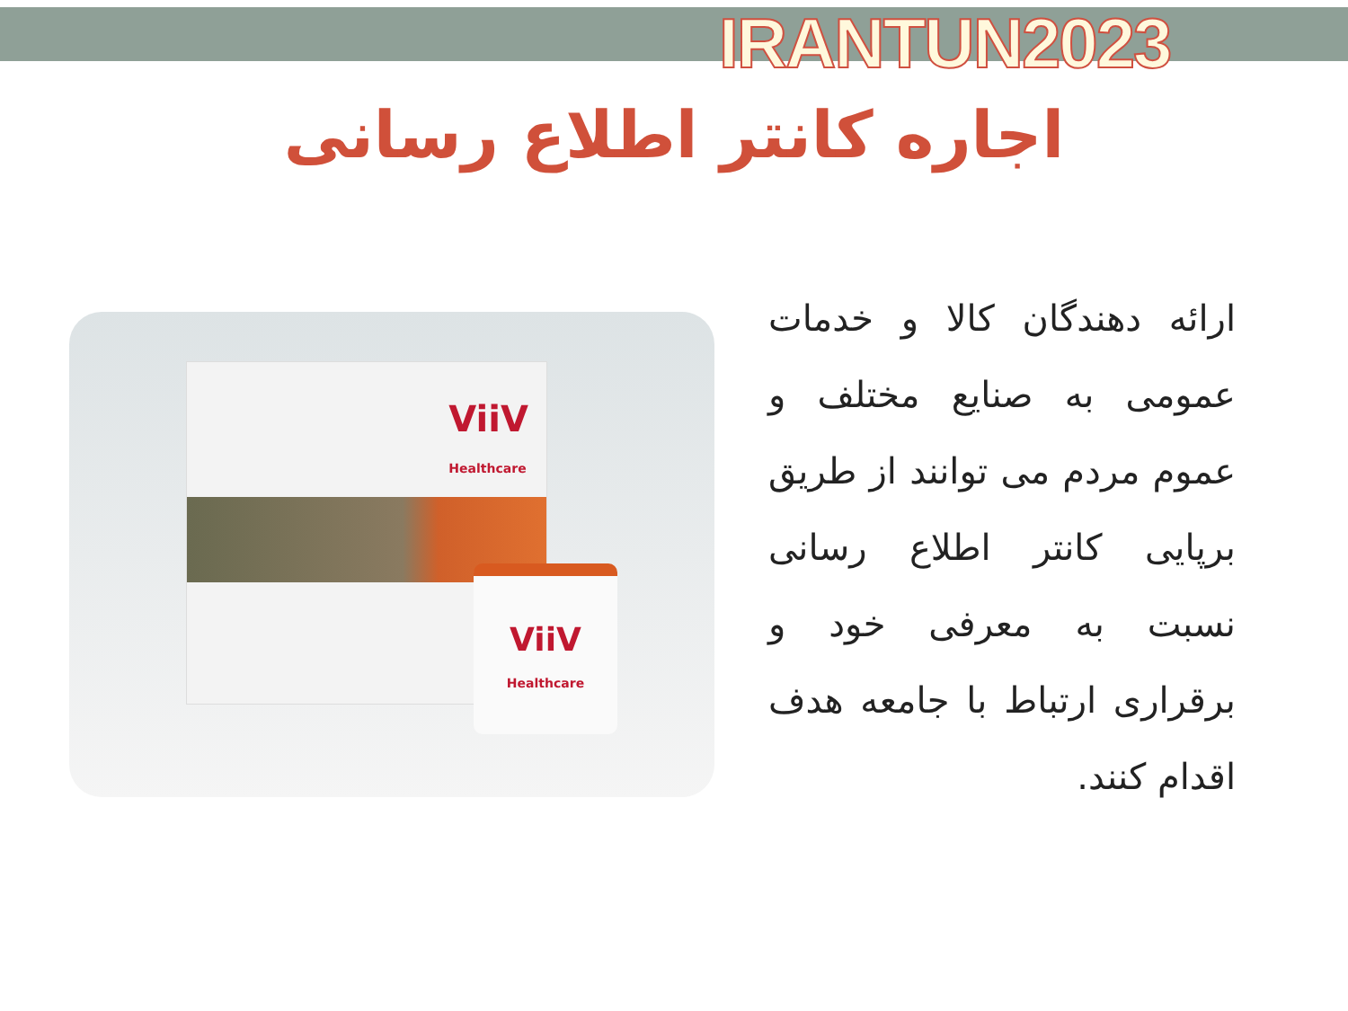IRANTUN2023
اجاره کانتر اطلاع رسانی
ViiV
Healthcare
ViiV
Healthcare
ارائه دهندگان کالا و خدمات عمومی به صنایع مختلف و عموم مردم می توانند از طریق برپایی کانتر اطلاع رسانی نسبت به معرفی خود و برقراری ارتباط با جامعه هدف اقدام کنند.